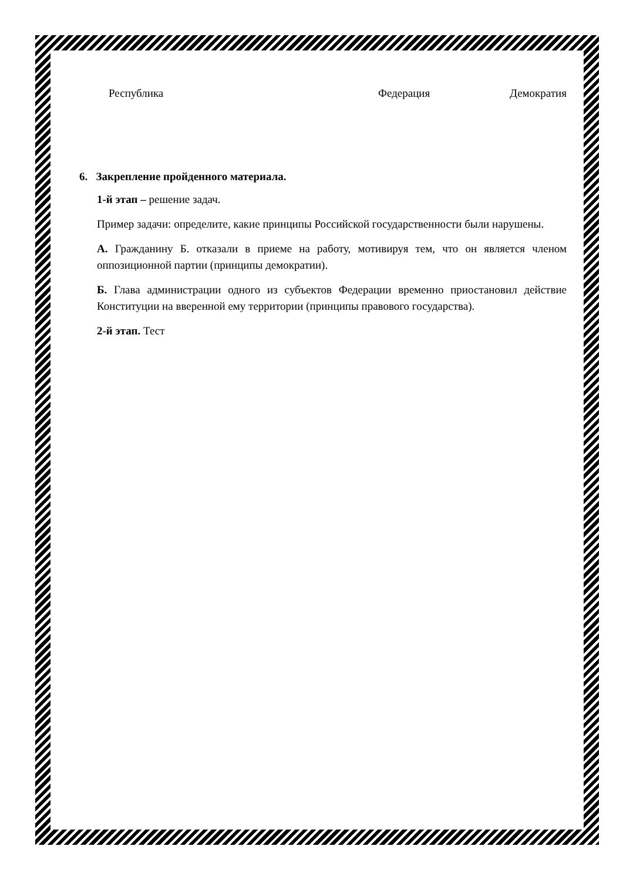Республика Федерация Демократия
6. Закрепление пройденного материала.
1-й этап – решение задач.
Пример задачи: определите, какие принципы Российской государственности были нарушены.
А. Гражданину Б. отказали в приеме на работу, мотивируя тем, что он является членом оппозиционной партии (принципы демократии).
Б. Глава администрации одного из субъектов Федерации временно приостановил действие Конституции на вверенной ему территории (принципы правового государства).
2-й этап. Тест